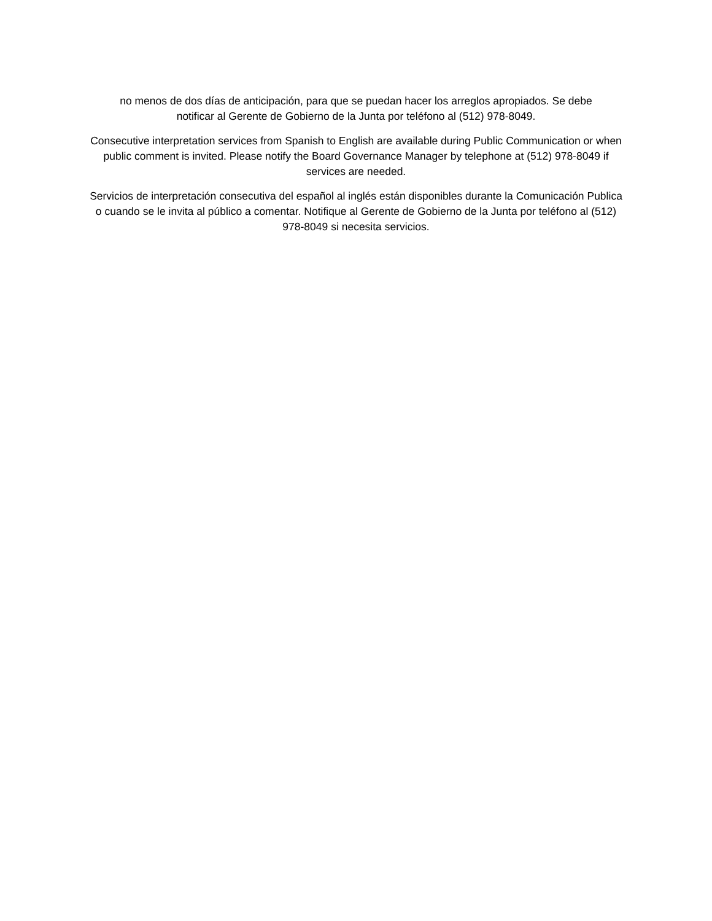no menos de dos días de anticipación, para que se puedan hacer los arreglos apropiados. Se debe
notificar al Gerente de Gobierno de la Junta por teléfono al (512) 978-8049.
Consecutive interpretation services from Spanish to English are available during Public Communication or when public comment is invited. Please notify the Board Governance Manager by telephone at (512) 978-8049 if services are needed.
Servicios de interpretación consecutiva del español al inglés están disponibles durante la Comunicación Publica o cuando se le invita al público a comentar. Notifique al Gerente de Gobierno de la Junta por teléfono al (512) 978-8049 si necesita servicios.